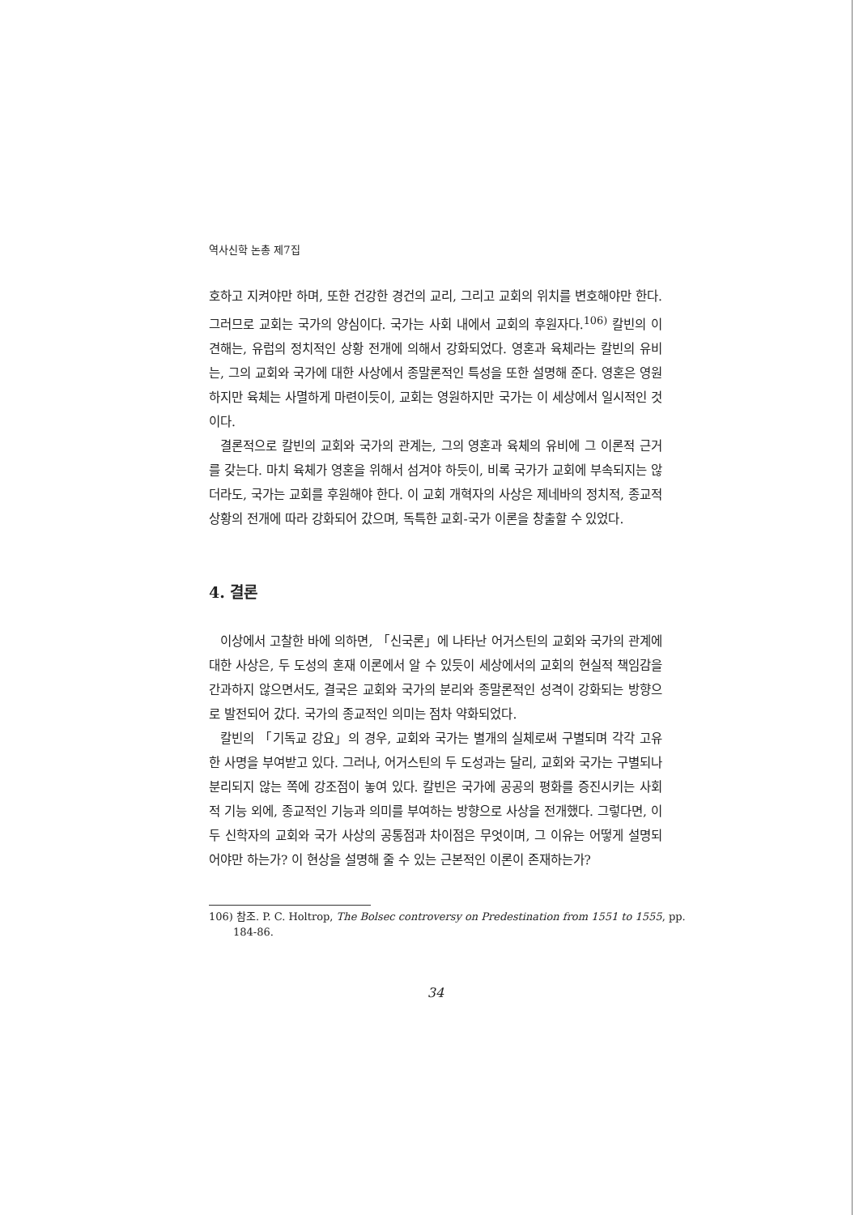역사신학 논총 제7집
호하고 지켜야만 하며, 또한 건강한 경건의 교리, 그리고 교회의 위치를 변호해야만 한다. 그러므로 교회는 국가의 양심이다. 국가는 사회 내에서 교회의 후원자다.<sup>106)</sup> 칼빈의 이 견해는, 유럽의 정치적인 상황 전개에 의해서 강화되었다. 영혼과 육체라는 칼빈의 유비는, 그의 교회와 국가에 대한 사상에서 종말론적인 특성을 또한 설명해 준다. 영혼은 영원하지만 육체는 사멸하게 마련이듯이, 교회는 영원하지만 국가는 이 세상에서 일시적인 것이다.
결론적으로 칼빈의 교회와 국가의 관계는, 그의 영혼과 육체의 유비에 그 이론적 근거를 갖는다. 마치 육체가 영혼을 위해서 섬겨야 하듯이, 비록 국가가 교회에 부속되지는 않더라도, 국가는 교회를 후원해야 한다. 이 교회 개혁자의 사상은 제네바의 정치적, 종교적 상황의 전개에 따라 강화되어 갔으며, 독특한 교회-국가 이론을 창출할 수 있었다.
4. 결론
이상에서 고찰한 바에 의하면, 「신국론」에 나타난 어거스틴의 교회와 국가의 관계에 대한 사상은, 두 도성의 혼재 이론에서 알 수 있듯이 세상에서의 교회의 현실적 책임감을 간과하지 않으면서도, 결국은 교회와 국가의 분리와 종말론적인 성격이 강화되는 방향으로 발전되어 갔다. 국가의 종교적인 의미는 점차 약화되었다.
칼빈의 「기독교 강요」의 경우, 교회와 국가는 별개의 실체로써 구별되며 각각 고유한 사명을 부여받고 있다. 그러나, 어거스틴의 두 도성과는 달리, 교회와 국가는 구별되나 분리되지 않는 쪽에 강조점이 놓여 있다. 칼빈은 국가에 공공의 평화를 증진시키는 사회적 기능 외에, 종교적인 기능과 의미를 부여하는 방향으로 사상을 전개했다. 그렇다면, 이 두 신학자의 교회와 국가 사상의 공통점과 차이점은 무엇이며, 그 이유는 어떻게 설명되어야만 하는가? 이 현상을 설명해 줄 수 있는 근본적인 이론이 존재하는가?
106) 참조. P. C. Holtrop, The Bolsec controversy on Predestination from 1551 to 1555, pp. 184-86.
34